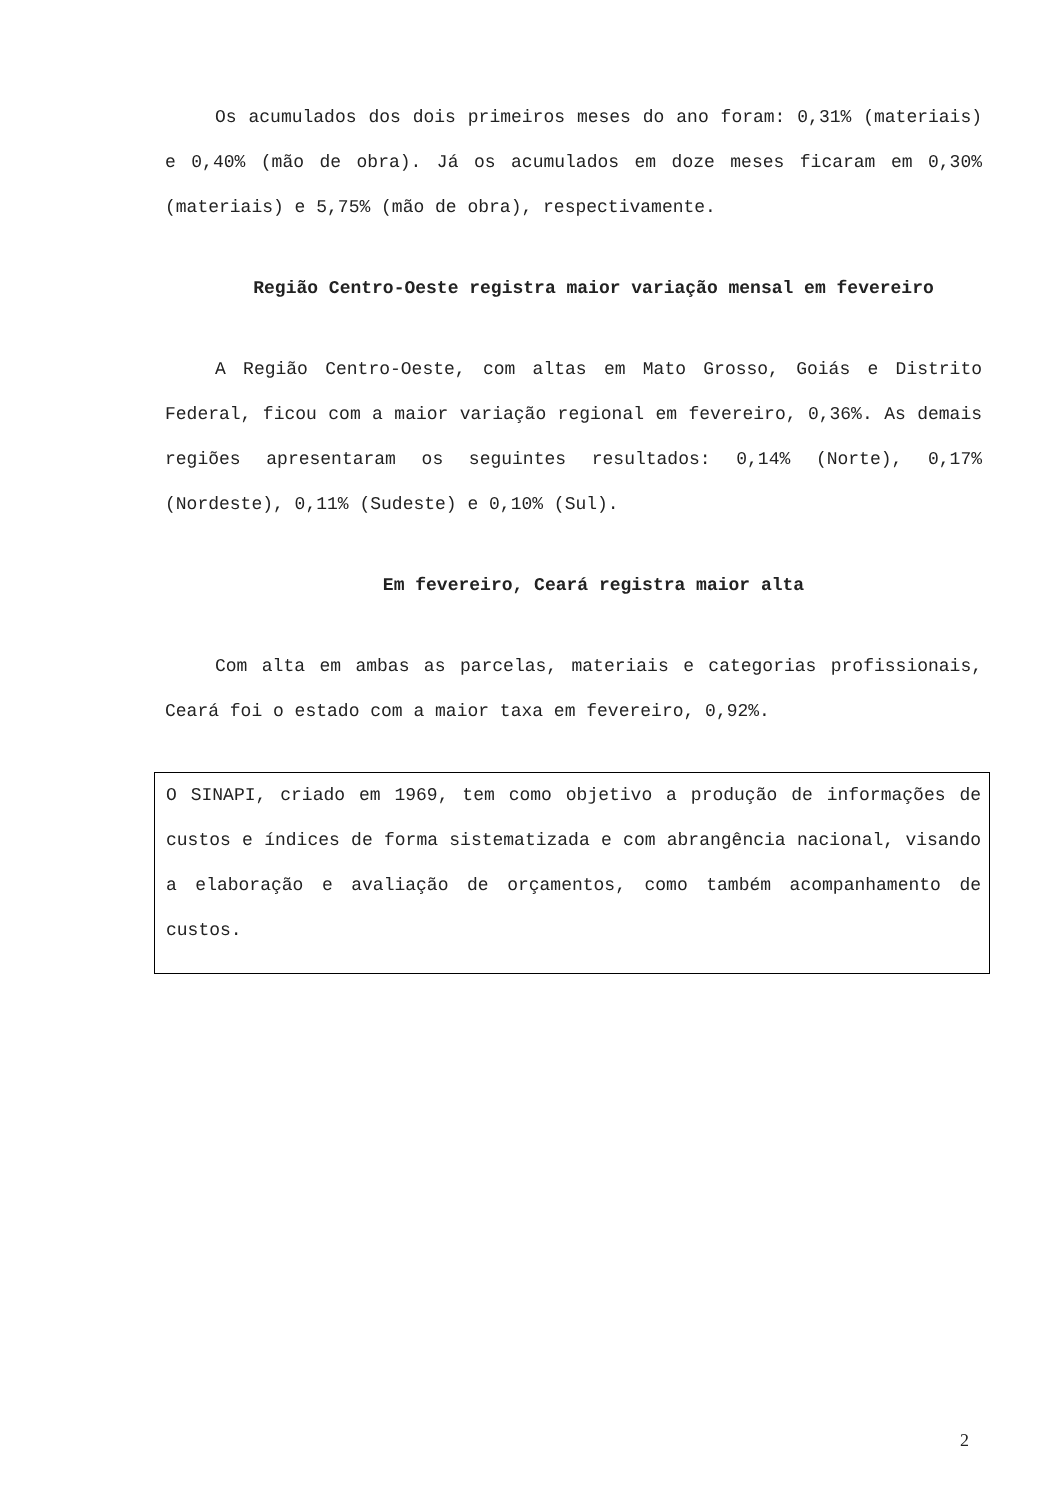Os acumulados dos dois primeiros meses do ano foram: 0,31% (materiais) e 0,40% (mão de obra). Já os acumulados em doze meses ficaram em 0,30% (materiais) e 5,75% (mão de obra), respectivamente.
Região Centro-Oeste registra maior variação mensal em fevereiro
A Região Centro-Oeste, com altas em Mato Grosso, Goiás e Distrito Federal, ficou com a maior variação regional em fevereiro, 0,36%. As demais regiões apresentaram os seguintes resultados: 0,14% (Norte), 0,17% (Nordeste), 0,11% (Sudeste) e 0,10% (Sul).
Em fevereiro, Ceará registra maior alta
Com alta em ambas as parcelas, materiais e categorias profissionais, Ceará foi o estado com a maior taxa em fevereiro, 0,92%.
O SINAPI, criado em 1969, tem como objetivo a produção de informações de custos e índices de forma sistematizada e com abrangência nacional, visando a elaboração e avaliação de orçamentos, como também acompanhamento de custos.
2